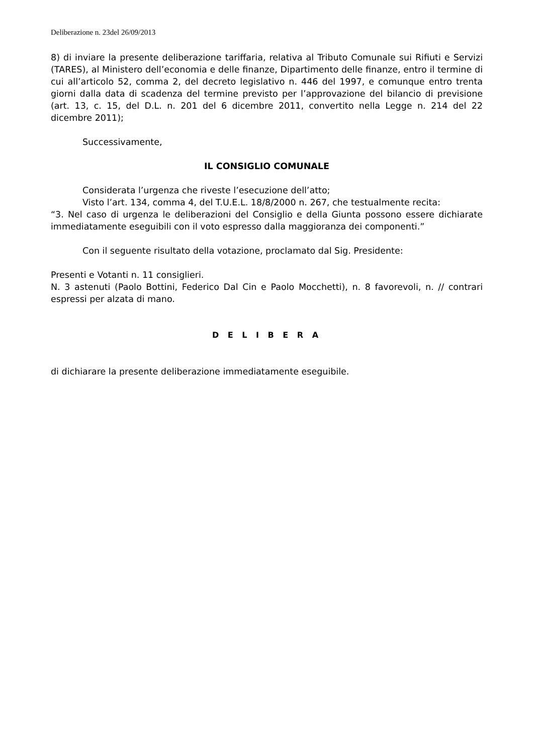Deliberazione n. 23del 26/09/2013
8) di inviare la presente deliberazione tariffaria, relativa al Tributo Comunale sui Rifiuti e Servizi (TARES), al Ministero dell’economia e delle finanze, Dipartimento delle finanze, entro il termine di cui all’articolo 52, comma 2, del decreto legislativo n. 446 del 1997, e comunque entro trenta giorni dalla data di scadenza del termine previsto per l’approvazione del bilancio di previsione (art. 13, c. 15, del D.L. n. 201 del 6 dicembre 2011, convertito nella Legge n. 214 del 22 dicembre 2011);
Successivamente,
IL CONSIGLIO COMUNALE
Considerata l’urgenza che riveste l’esecuzione dell’atto;
Visto l’art. 134, comma 4, del T.U.E.L. 18/8/2000 n. 267, che testualmente recita:
“3. Nel caso di urgenza le deliberazioni del Consiglio e della Giunta possono essere dichiarate immediatamente eseguibili con il voto espresso dalla maggioranza dei componenti.”
Con il seguente risultato della votazione, proclamato dal Sig. Presidente:
Presenti e Votanti n. 11 consiglieri.
N. 3 astenuti (Paolo Bottini, Federico Dal Cin e Paolo Mocchetti), n. 8 favorevoli, n. // contrari espressi per alzata di mano.
D E L I B E R A
di dichiarare la presente deliberazione immediatamente eseguibile.